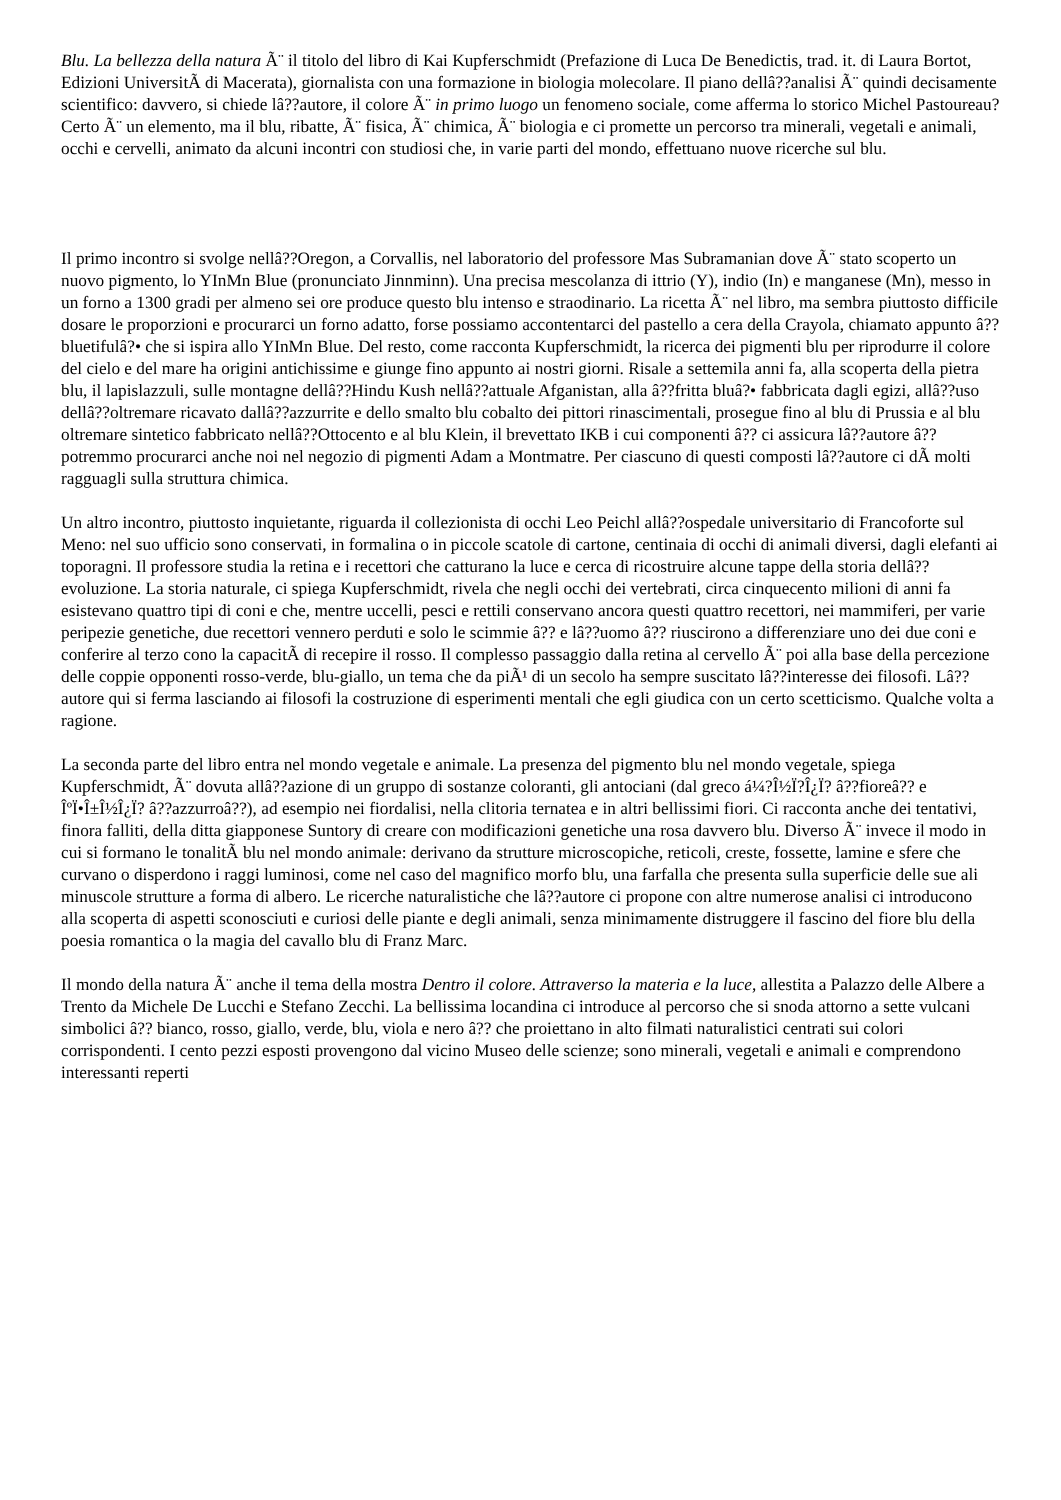Blu. La bellezza della natura Ã¨ il titolo del libro di Kai Kupferschmidt (Prefazione di Luca De Benedictis, trad. it. di Laura Bortot, Edizioni UniversitÃ di Macerata), giornalista con una formazione in biologia molecolare. Il piano dellâ??analisi Ã¨ quindi decisamente scientifico: davvero, si chiede lâ??autore, il colore Ã¨ in primo luogo un fenomeno sociale, come afferma lo storico Michel Pastoureau? Certo Ã¨ un elemento, ma il blu, ribatte, Ã¨ fisica, Ã¨ chimica, Ã¨ biologia e ci promette un percorso tra minerali, vegetali e animali, occhi e cervelli, animato da alcuni incontri con studiosi che, in varie parti del mondo, effettuano nuove ricerche sul blu.
Il primo incontro si svolge nellâ??Oregon, a Corvallis, nel laboratorio del professore Mas Subramanian dove Ã¨ stato scoperto un nuovo pigmento, lo YInMn Blue (pronunciato Jinnminn). Una precisa mescolanza di ittrio (Y), indio (In) e manganese (Mn), messo in un forno a 1300 gradi per almeno sei ore produce questo blu intenso e straodinario. La ricetta Ã¨ nel libro, ma sembra piuttosto difficile dosare le proporzioni e procurarci un forno adatto, forse possiamo accontentarci del pastello a cera della Crayola, chiamato appunto â??bluetifulâ?• che si ispira allo YInMn Blue. Del resto, come racconta Kupferschmidt, la ricerca dei pigmenti blu per riprodurre il colore del cielo e del mare ha origini antichissime e giunge fino appunto ai nostri giorni. Risale a settemila anni fa, alla scoperta della pietra blu, il lapislazzuli, sulle montagne dellâ??Hindu Kush nellâ??attuale Afganistan, alla â??fritta bluâ?• fabbricata dagli egizi, allâ??uso dellâ??oltremare ricavato dallâ??azzurrite e dello smalto blu cobalto dei pittori rinascimentali, prosegue fino al blu di Prussia e al blu oltremare sintetico fabbricato nellâ??Ottocento e al blu Klein, il brevettato IKB i cui componenti â?? ci assicura lâ??autore â?? potremmo procurarci anche noi nel negozio di pigmenti Adam a Montmatre. Per ciascuno di questi composti lâ??autore ci dÃ molti ragguagli sulla struttura chimica.
Un altro incontro, piuttosto inquietante, riguarda il collezionista di occhi Leo Peichl allâ??ospedale universitario di Francoforte sul Meno: nel suo ufficio sono conservati, in formalina o in piccole scatole di cartone, centinaia di occhi di animali diversi, dagli elefanti ai toporagni. Il professore studia la retina e i recettori che catturano la luce e cerca di ricostruire alcune tappe della storia dellâ??evoluzione. La storia naturale, ci spiega Kupferschmidt, rivela che negli occhi dei vertebrati, circa cinquecento milioni di anni fa esistevano quattro tipi di coni e che, mentre uccelli, pesci e rettili conservano ancora questi quattro recettori, nei mammiferi, per varie peripezie genetiche, due recettori vennero perduti e solo le scimmie â?? e lâ??uomo â?? riuscirono a differenziare uno dei due coni e conferire al terzo cono la capacitÃ di recepire il rosso. Il complesso passaggio dalla retina al cervello Ã¨ poi alla base della percezione delle coppie opponenti rosso-verde, blu-giallo, un tema che da piÃ¹ di un secolo ha sempre suscitato lâ??interesse dei filosofi. Lâ??autore qui si ferma lasciando ai filosofi la costruzione di esperimenti mentali che egli giudica con un certo scetticismo. Qualche volta a ragione.
La seconda parte del libro entra nel mondo vegetale e animale. La presenza del pigmento blu nel mondo vegetale, spiega Kupferschmidt, Ã¨ dovuta allâ??azione di un gruppo di sostanze coloranti, gli antociani (dal greco á¼?Î½Ï?Î¿Ï? â??fioreâ?? e ÎºÏ•Î±Î½Î¿Ï? â??azzurroâ??), ad esempio nei fiordalisi, nella clitoria ternatea e in altri bellissimi fiori. Ci racconta anche dei tentativi, finora falliti, della ditta giapponese Suntory di creare con modificazioni genetiche una rosa davvero blu. Diverso Ã¨ invece il modo in cui si formano le tonalitÃ blu nel mondo animale: derivano da strutture microscopiche, reticoli, creste, fossette, lamine e sfere che curvano o disperdono i raggi luminosi, come nel caso del magnifico morfo blu, una farfalla che presenta sulla superficie delle sue ali minuscole strutture a forma di albero. Le ricerche naturalistiche che lâ??autore ci propone con altre numerose analisi ci introducono alla scoperta di aspetti sconosciuti e curiosi delle piante e degli animali, senza minimamente distruggere il fascino del fiore blu della poesia romantica o la magia del cavallo blu di Franz Marc.
Il mondo della natura Ã¨ anche il tema della mostra Dentro il colore. Attraverso la materia e la luce, allestita a Palazzo delle Albere a Trento da Michele De Lucchi e Stefano Zecchi. La bellissima locandina ci introduce al percorso che si snoda attorno a sette vulcani simbolici â?? bianco, rosso, giallo, verde, blu, viola e nero â?? che proiettano in alto filmati naturalistici centrati sui colori corrispondenti. I cento pezzi esposti provengono dal vicino Museo delle scienze; sono minerali, vegetali e animali e comprendono interessanti reperti